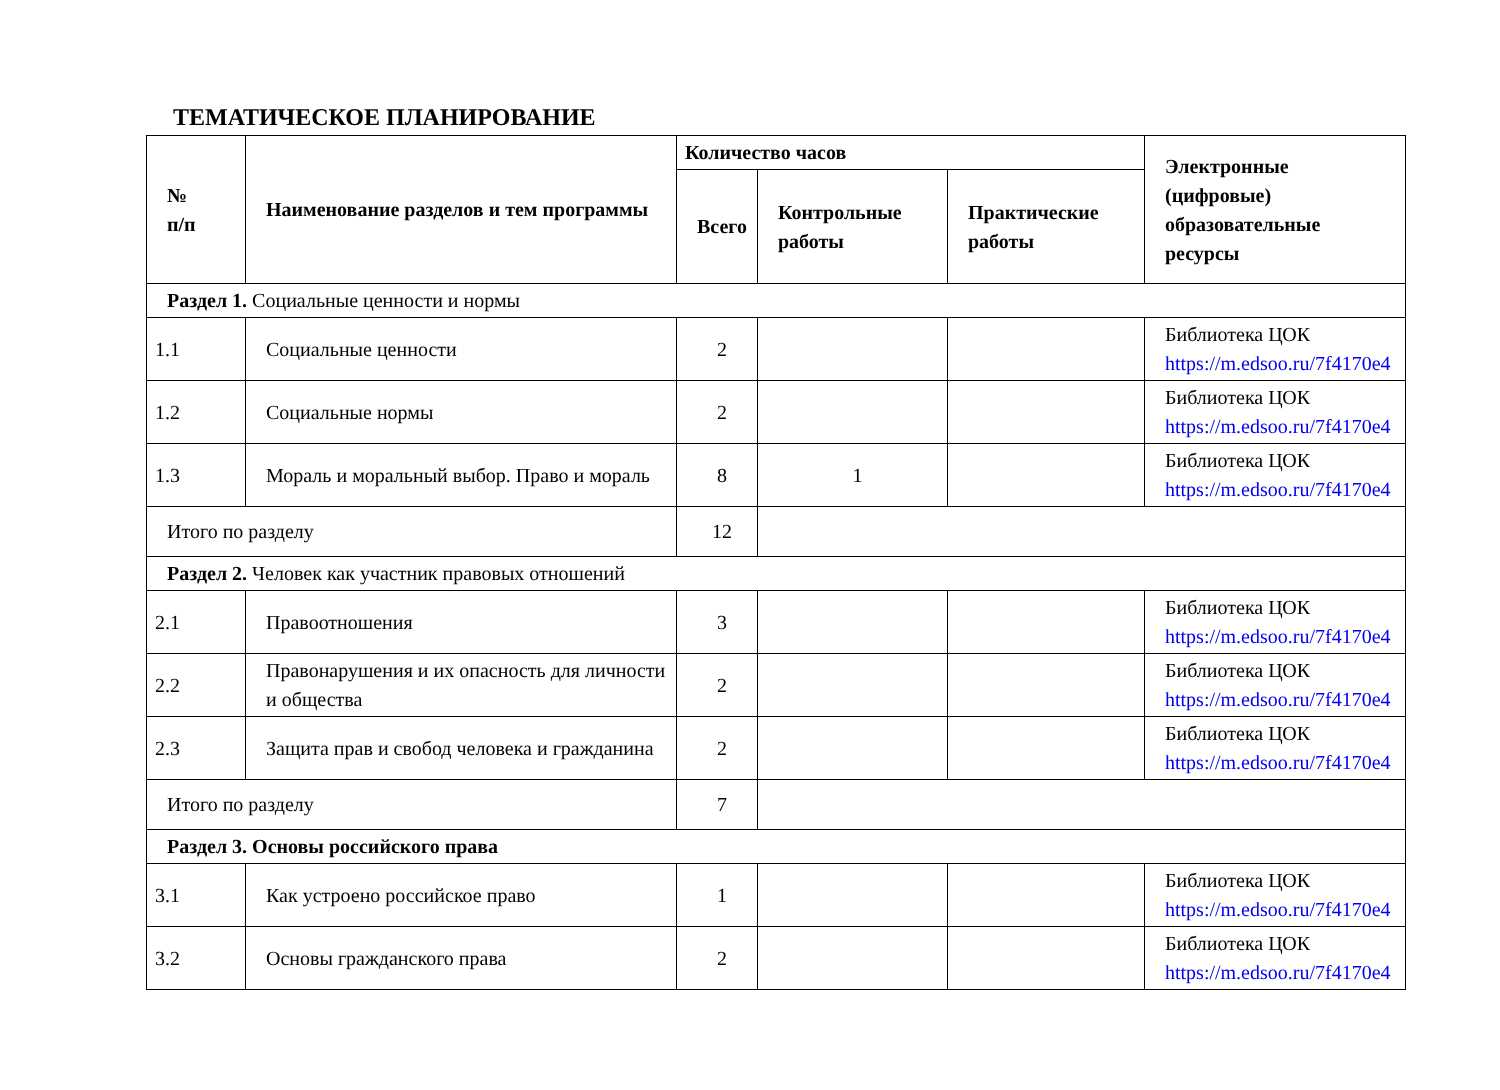ТЕМАТИЧЕСКОЕ ПЛАНИРОВАНИЕ
| № п/п | Наименование разделов и тем программы | Количество часов | | | Электронные (цифровые) образовательные ресурсы |
| --- | --- | --- | --- | --- | --- |
| | | Всего | Контрольные работы | Практические работы | |
| Раздел 1. Социальные ценности и нормы | | | | | |
| 1.1 | Социальные ценности | 2 | | | Библиотека ЦОК https://m.edsoo.ru/7f4170e4 |
| 1.2 | Социальные нормы | 2 | | | Библиотека ЦОК https://m.edsoo.ru/7f4170e4 |
| 1.3 | Мораль и моральный выбор. Право и мораль | 8 | 1 | | Библиотека ЦОК https://m.edsoo.ru/7f4170e4 |
| Итого по разделу | | 12 | | | |
| Раздел 2. Человек как участник правовых отношений | | | | | |
| 2.1 | Правоотношения | 3 | | | Библиотека ЦОК https://m.edsoo.ru/7f4170e4 |
| 2.2 | Правонарушения и их опасность для личности и общества | 2 | | | Библиотека ЦОК https://m.edsoo.ru/7f4170e4 |
| 2.3 | Защита прав и свобод человека и гражданина | 2 | | | Библиотека ЦОК https://m.edsoo.ru/7f4170e4 |
| Итого по разделу | | 7 | | | |
| Раздел 3. Основы российского права | | | | | |
| 3.1 | Как устроено российское право | 1 | | | Библиотека ЦОК https://m.edsoo.ru/7f4170e4 |
| 3.2 | Основы гражданского права | 2 | | | Библиотека ЦОК https://m.edsoo.ru/7f4170e4 |